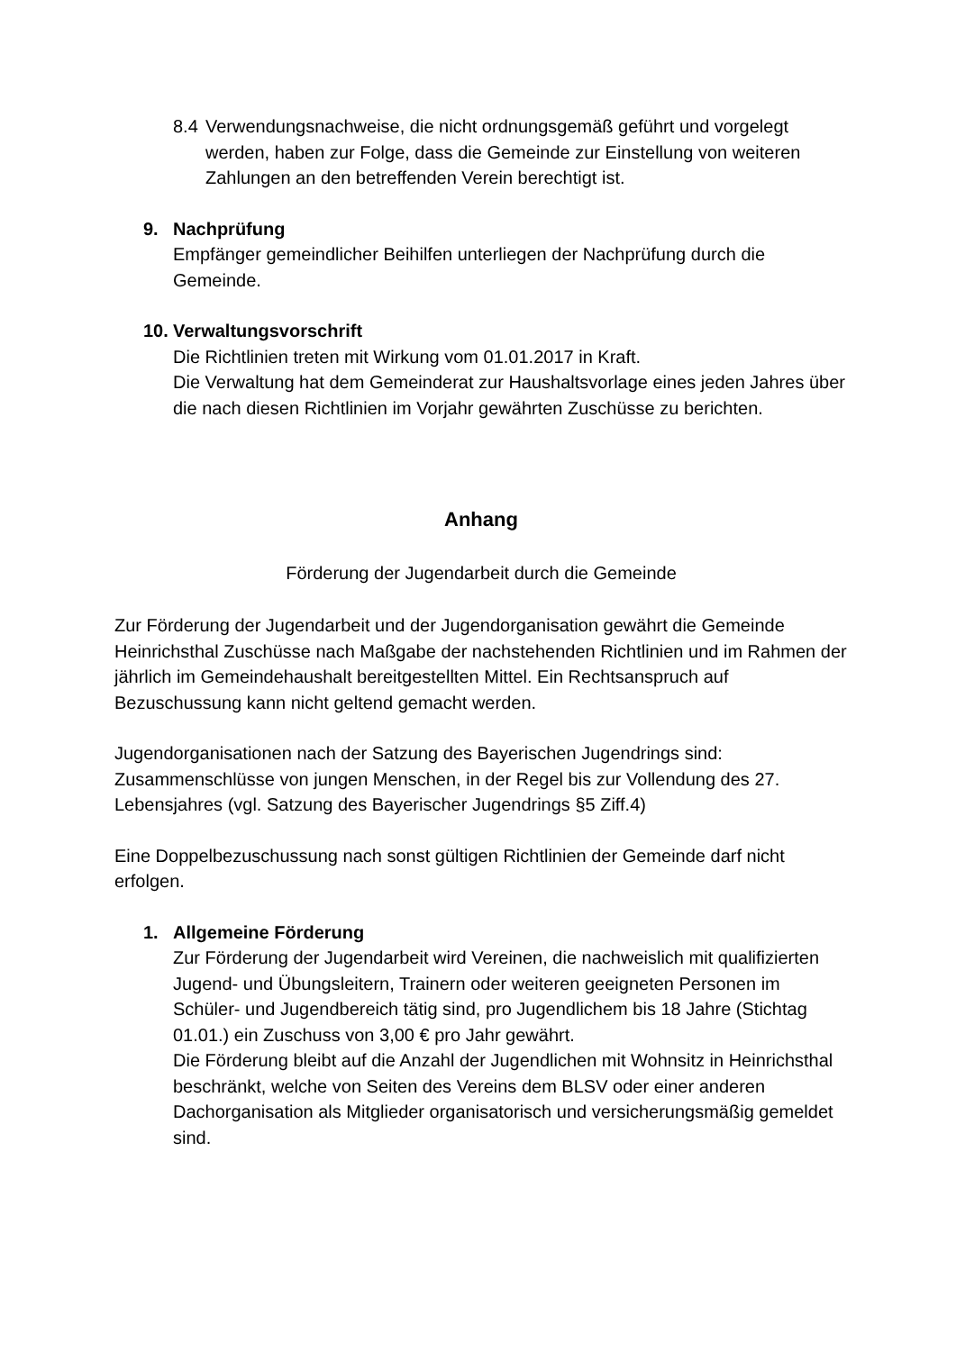8.4 Verwendungsnachweise, die nicht ordnungsgemäß geführt und vorgelegt werden, haben zur Folge, dass die Gemeinde zur Einstellung von weiteren Zahlungen an den betreffenden Verein berechtigt ist.
9. Nachprüfung
Empfänger gemeindlicher Beihilfen unterliegen der Nachprüfung durch die Gemeinde.
10. Verwaltungsvorschrift
Die Richtlinien treten mit Wirkung vom 01.01.2017 in Kraft.
Die Verwaltung hat dem Gemeinderat zur Haushaltsvorlage eines jeden Jahres über die nach diesen Richtlinien im Vorjahr gewährten Zuschüsse zu berichten.
Anhang
Förderung der Jugendarbeit durch die Gemeinde
Zur Förderung der Jugendarbeit und der Jugendorganisation gewährt die Gemeinde Heinrichsthal Zuschüsse nach Maßgabe der nachstehenden Richtlinien und im Rahmen der jährlich im Gemeindehaushalt bereitgestellten Mittel. Ein Rechtsanspruch auf Bezuschussung kann nicht geltend gemacht werden.
Jugendorganisationen nach der Satzung des Bayerischen Jugendrings sind:
Zusammenschlüsse von jungen Menschen, in der Regel bis zur Vollendung des 27. Lebensjahres (vgl. Satzung des Bayerischer Jugendrings §5 Ziff.4)
Eine Doppelbezuschussung nach sonst gültigen Richtlinien der Gemeinde darf nicht erfolgen.
1. Allgemeine Förderung
Zur Förderung der Jugendarbeit wird Vereinen, die nachweislich mit qualifizierten Jugend- und Übungsleitern, Trainern oder weiteren geeigneten Personen im Schüler- und Jugendbereich tätig sind, pro Jugendlichem bis 18 Jahre (Stichtag 01.01.) ein Zuschuss von 3,00 € pro Jahr gewährt.
Die Förderung bleibt auf die Anzahl der Jugendlichen mit Wohnsitz in Heinrichsthal beschränkt, welche von Seiten des Vereins dem BLSV oder einer anderen Dachorganisation als Mitglieder organisatorisch und versicherungsmäßig gemeldet sind.